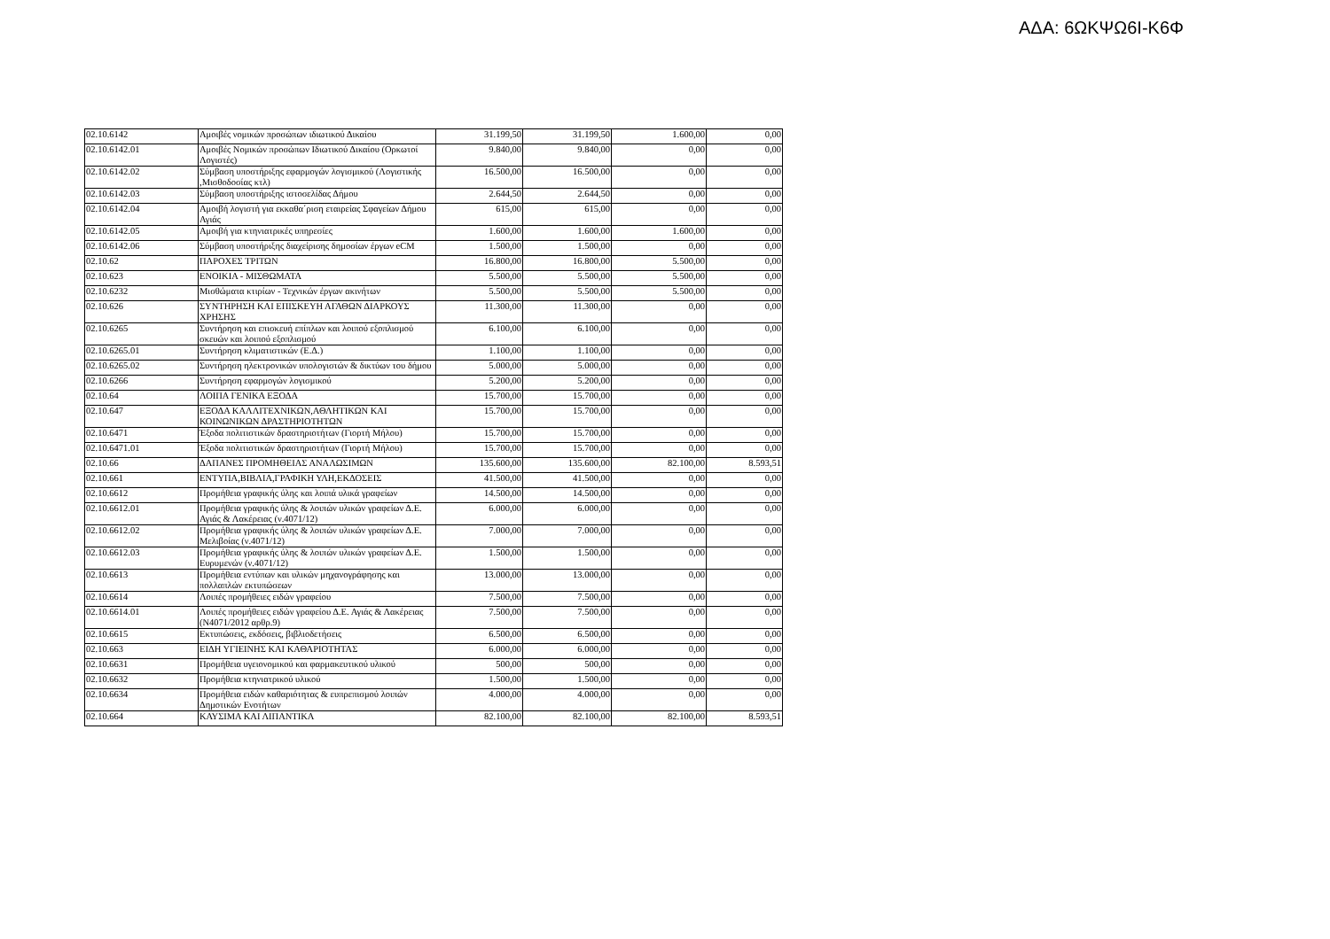ΑΔΑ: 6ΩΚΨΩ6Ι-Κ6Φ
| 02.10.6142 | Αμοιβές νομικών προσώπων ιδιωτικού Δικαίου | 31.199,50 | 31.199,50 | 1.600,00 | 0,00 |
| 02.10.6142.01 | Αμοιβές Νομικών προσώπων Ιδιωτικού Δικαίου (Ορκωτοί Λογιστές) | 9.840,00 | 9.840,00 | 0,00 | 0,00 |
| 02.10.6142.02 | Σύμβαση υποστήριξης εφαρμογών λογισμικού (Λογιστικής ,Μισθοδοσίας κτλ) | 16.500,00 | 16.500,00 | 0,00 | 0,00 |
| 02.10.6142.03 | Σύμβαση υποστήριξης ιστοσελίδας Δήμου | 2.644,50 | 2.644,50 | 0,00 | 0,00 |
| 02.10.6142.04 | Αμοιβή λογιστή για εκκαθα΄ριση εταιρείας Σφαγείων Δήμου Αγιάς | 615,00 | 615,00 | 0,00 | 0,00 |
| 02.10.6142.05 | Αμοιβή για κτηνιατρικές υπηρεσίες | 1.600,00 | 1.600,00 | 1.600,00 | 0,00 |
| 02.10.6142.06 | Σύμβαση υποστήριξης διαχείρισης δημοσίων έργων eCM | 1.500,00 | 1.500,00 | 0,00 | 0,00 |
| 02.10.62 | ΠΑΡΟΧΕΣ ΤΡΙΤΩΝ | 16.800,00 | 16.800,00 | 5.500,00 | 0,00 |
| 02.10.623 | ΕΝΟΙΚΙΑ - ΜΙΣΘΩΜΑΤΑ | 5.500,00 | 5.500,00 | 5.500,00 | 0,00 |
| 02.10.6232 | Μισθώματα κτιρίων - Τεχνικών έργων ακινήτων | 5.500,00 | 5.500,00 | 5.500,00 | 0,00 |
| 02.10.626 | ΣΥΝΤΗΡΗΣΗ ΚΑΙ ΕΠΙΣΚΕΥΗ ΑΓΑΘΩΝ ΔΙΑΡΚΟΥΣ ΧΡΗΣΗΣ | 11.300,00 | 11.300,00 | 0,00 | 0,00 |
| 02.10.6265 | Συντήρηση και επισκευή επίπλων και λοιπού εξοπλισμού σκευών και λοιπού εξοπλισμού | 6.100,00 | 6.100,00 | 0,00 | 0,00 |
| 02.10.6265.01 | Συντήρηση κλιματιστικών (Ε.Δ.) | 1.100,00 | 1.100,00 | 0,00 | 0,00 |
| 02.10.6265.02 | Συντήρηση ηλεκτρονικών υπολογιστών & δικτύων του δήμου | 5.000,00 | 5.000,00 | 0,00 | 0,00 |
| 02.10.6266 | Συντήρηση εφαρμογών λογισμικού | 5.200,00 | 5.200,00 | 0,00 | 0,00 |
| 02.10.64 | ΛΟΙΠΑ ΓΕΝΙΚΑ ΕΞΟΔΑ | 15.700,00 | 15.700,00 | 0,00 | 0,00 |
| 02.10.647 | ΕΞΟΔΑ ΚΑΛΛΙΤΕΧΝΙΚΩΝ,ΑΘΛΗΤΙΚΩΝ ΚΑΙ ΚΟΙΝΩΝΙΚΩΝ ΔΡΑΣΤΗΡΙΟΤΗΤΩΝ | 15.700,00 | 15.700,00 | 0,00 | 0,00 |
| 02.10.6471 | Έξοδα πολιτιστικών δραστηριοτήτων (Γιορτή Μήλου) | 15.700,00 | 15.700,00 | 0,00 | 0,00 |
| 02.10.6471.01 | Έξοδα πολιτιστικών δραστηριοτήτων (Γιορτή Μήλου) | 15.700,00 | 15.700,00 | 0,00 | 0,00 |
| 02.10.66 | ΔΑΠΑΝΕΣ ΠΡΟΜΗΘΕΙΑΣ ΑΝΑΛΩΣΙΜΩΝ | 135.600,00 | 135.600,00 | 82.100,00 | 8.593,51 |
| 02.10.661 | ΕΝΤΥΠΑ,ΒΙΒΛΙΑ,ΓΡΑΦΙΚΗ ΥΛΗ,ΕΚΔΟΣΕΙΣ | 41.500,00 | 41.500,00 | 0,00 | 0,00 |
| 02.10.6612 | Προμήθεια γραφικής ύλης και λοιπά υλικά γραφείων | 14.500,00 | 14.500,00 | 0,00 | 0,00 |
| 02.10.6612.01 | Προμήθεια γραφικής ύλης & λοιπών υλικών γραφείων Δ.Ε. Αγιάς & Λακέρειας (ν.4071/12) | 6.000,00 | 6.000,00 | 0,00 | 0,00 |
| 02.10.6612.02 | Προμήθεια γραφικής ύλης & λοιπών υλικών γραφείων Δ.Ε. Μελιβοίας (ν.4071/12) | 7.000,00 | 7.000,00 | 0,00 | 0,00 |
| 02.10.6612.03 | Προμήθεια γραφικής ύλης & λοιπών υλικών γραφείων Δ.Ε. Ευρυμενών (ν.4071/12) | 1.500,00 | 1.500,00 | 0,00 | 0,00 |
| 02.10.6613 | Προμήθεια εντύπων και υλικών μηχανογράφησης και πολλαπλών εκτυπώσεων | 13.000,00 | 13.000,00 | 0,00 | 0,00 |
| 02.10.6614 | Λοιπές προμήθειες ειδών γραφείου | 7.500,00 | 7.500,00 | 0,00 | 0,00 |
| 02.10.6614.01 | Λοιπές προμήθειες ειδών γραφείου Δ.Ε. Αγιάς & Λακέρειας (Ν4071/2012 αρθρ.9) | 7.500,00 | 7.500,00 | 0,00 | 0,00 |
| 02.10.6615 | Εκτυπώσεις, εκδόσεις, βιβλιοδετήσεις | 6.500,00 | 6.500,00 | 0,00 | 0,00 |
| 02.10.663 | ΕΙΔΗ ΥΓΙΕΙΝΗΣ ΚΑΙ ΚΑΘΑΡΙΟΤΗΤΑΣ | 6.000,00 | 6.000,00 | 0,00 | 0,00 |
| 02.10.6631 | Προμήθεια υγειονομικού και φαρμακευτικού υλικού | 500,00 | 500,00 | 0,00 | 0,00 |
| 02.10.6632 | Προμήθεια κτηνιατρικού υλικού | 1.500,00 | 1.500,00 | 0,00 | 0,00 |
| 02.10.6634 | Προμήθεια ειδών καθαριότητας & ευπρεπισμού λοιπών Δημοτικών Ενοτήτων | 4.000,00 | 4.000,00 | 0,00 | 0,00 |
| 02.10.664 | ΚΑΥΣΙΜΑ ΚΑΙ ΛΙΠΑΝΤΙΚΑ | 82.100,00 | 82.100,00 | 82.100,00 | 8.593,51 |